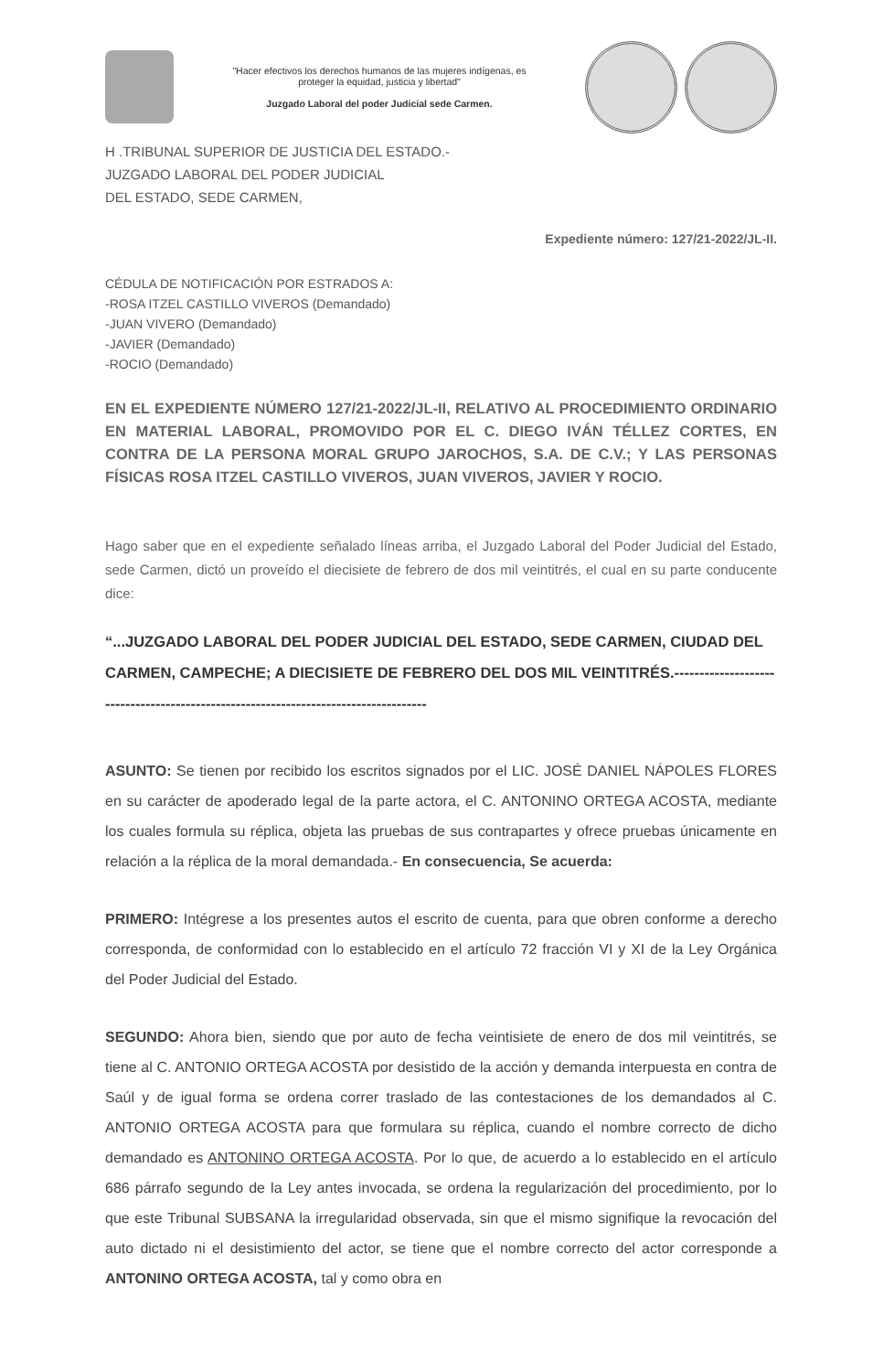"Hacer efectivos los derechos humanos de las mujeres indígenas, es
proteger la equidad, justicia y libertad"
Juzgado Laboral del poder Judicial sede Carmen.
H .TRIBUNAL SUPERIOR DE JUSTICIA DEL ESTADO.-
JUZGADO LABORAL DEL PODER JUDICIAL
DEL ESTADO, SEDE CARMEN,
Expediente número: 127/21-2022/JL-II.
CÉDULA DE NOTIFICACIÓN POR ESTRADOS A:
-ROSA ITZEL CASTILLO VIVEROS (Demandado)
-JUAN VIVERO (Demandado)
-JAVIER (Demandado)
-ROCIO (Demandado)
EN EL EXPEDIENTE NÚMERO 127/21-2022/JL-II, RELATIVO AL PROCEDIMIENTO ORDINARIO EN MATERIAL LABORAL, PROMOVIDO POR EL C. DIEGO IVÁN TÉLLEZ CORTES, EN CONTRA DE LA PERSONA MORAL GRUPO JAROCHOS, S.A. DE C.V.; Y LAS PERSONAS FÍSICAS ROSA ITZEL CASTILLO VIVEROS, JUAN VIVEROS, JAVIER Y ROCIO.
Hago saber que en el expediente señalado líneas arriba, el Juzgado Laboral del Poder Judicial del Estado, sede Carmen, dictó un proveído el diecisiete de febrero de dos mil veintitrés, el cual en su parte conducente dice:
“...JUZGADO LABORAL DEL PODER JUDICIAL DEL ESTADO, SEDE CARMEN, CIUDAD DEL CARMEN, CAMPECHE; A DIECISIETE DE FEBRERO DEL DOS MIL VEINTITRÉS.------------------------------------------------------------------------------------
ASUNTO: Se tienen por recibido los escritos signados por el LIC. JOSÉ DANIEL NÁPOLES FLORES en su carácter de apoderado legal de la parte actora, el C. ANTONINO ORTEGA ACOSTA, mediante los cuales formula su réplica, objeta las pruebas de sus contrapartes y ofrece pruebas únicamente en relación a la réplica de la moral demandada.- En consecuencia, Se acuerda:
PRIMERO: Intégrese a los presentes autos el escrito de cuenta, para que obren conforme a derecho corresponda, de conformidad con lo establecido en el artículo 72 fracción VI y XI de la Ley Orgánica del Poder Judicial del Estado.
SEGUNDO: Ahora bien, siendo que por auto de fecha veintisiete de enero de dos mil veintitrés, se tiene al C. ANTONIO ORTEGA ACOSTA por desistido de la acción y demanda interpuesta en contra de Saúl y de igual forma se ordena correr traslado de las contestaciones de los demandados al C. ANTONIO ORTEGA ACOSTA para que formulara su réplica, cuando el nombre correcto de dicho demandado es ANTONINO ORTEGA ACOSTA. Por lo que, de acuerdo a lo establecido en el artículo 686 párrafo segundo de la Ley antes invocada, se ordena la regularización del procedimiento, por lo que este Tribunal SUBSANA la irregularidad observada, sin que el mismo signifique la revocación del auto dictado ni el desistimiento del actor, se tiene que el nombre correcto del actor corresponde a ANTONINO ORTEGA ACOSTA, tal y como obra en